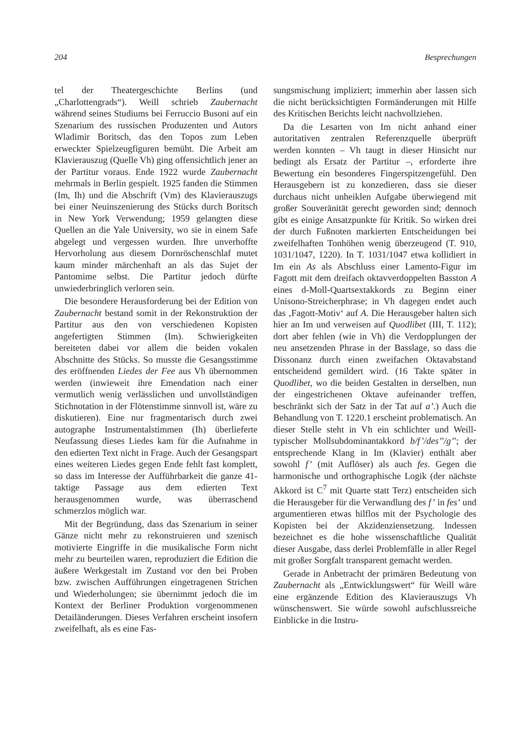204 Besprechungen
tel der Theatergeschichte Berlins (und „Charlottengrads“). Weill schrieb Zaubernacht während seines Studiums bei Ferruccio Busoni auf ein Szenarium des russischen Produzenten und Autors Wladimir Boritsch, das den Topos zum Leben erweckter Spielzeugfiguren bemüht. Die Arbeit am Klavierauszug (Quelle Vh) ging offensichtlich jener an der Partitur voraus. Ende 1922 wurde Zaubernacht mehrmals in Berlin gespielt. 1925 fanden die Stimmen (Im, Ih) und die Abschrift (Vm) des Klavierauszugs bei einer Neuinszenierung des Stücks durch Boritsch in New York Verwendung; 1959 gelangten diese Quellen an die Yale University, wo sie in einem Safe abgelegt und vergessen wurden. Ihre unverhoffte Hervorholung aus diesem Dornröschenschlaf mutet kaum minder märchenhaft an als das Sujet der Pantomime selbst. Die Partitur jedoch dürfte unwiederbringlich verloren sein.
Die besondere Herausforderung bei der Edition von Zaubernacht bestand somit in der Rekonstruktion der Partitur aus den von verschiedenen Kopisten angefertigten Stimmen (Im). Schwierigkeiten bereiteten dabei vor allem die beiden vokalen Abschnitte des Stücks. So musste die Gesangsstimme des eröffnenden Liedes der Fee aus Vh übernommen werden (inwieweit ihre Emendation nach einer vermutlich wenig verlässlichen und unvollständigen Stichnotation in der Flötenstimme sinnvoll ist, wäre zu diskutieren). Eine nur fragmentarisch durch zwei autographe Instrumentalstimmen (Ih) überlieferte Neufassung dieses Liedes kam für die Aufnahme in den edierten Text nicht in Frage. Auch der Gesangspart eines weiteren Liedes gegen Ende fehlt fast komplett, so dass im Interesse der Aufführbarkeit die ganze 41-taktige Passage aus dem edierten Text herausgenommen wurde, was überraschend schmerzlos möglich war.
Mit der Begründung, dass das Szenarium in seiner Gänze nicht mehr zu rekonstruieren und szenisch motivierte Eingriffe in die musikalische Form nicht mehr zu beurteilen waren, reproduziert die Edition die äußere Werkgestalt im Zustand vor den bei Proben bzw. zwischen Aufführungen eingetragenen Strichen und Wiederholungen; sie übernimmt jedoch die im Kontext der Berliner Produktion vorgenommenen Detailänderungen. Dieses Verfahren erscheint insofern zweifelhaft, als es eine Fas-
sungsmischung impliziert; immerhin aber lassen sich die nicht berücksichtigten Formänderungen mit Hilfe des Kritischen Berichts leicht nachvollziehen.
Da die Lesarten von Im nicht anhand einer autoritativen zentralen Referenzquelle überprüft werden konnten – Vh taugt in dieser Hinsicht nur bedingt als Ersatz der Partitur –, erforderte ihre Bewertung ein besonderes Fingerspitzengefühl. Den Herausgebern ist zu konzedieren, dass sie dieser durchaus nicht unheiklen Aufgabe überwiegend mit großer Souveränität gerecht geworden sind; dennoch gibt es einige Ansatzpunkte für Kritik. So wirken drei der durch Fußnoten markierten Entscheidungen bei zweifelhaften Tonhöhen wenig überzeugend (T. 910, 1031/1047, 1220). In T. 1031/1047 etwa kollidiert in Im ein As als Abschluss einer Lamento-Figur im Fagott mit dem dreifach oktavverdoppelten Basston A eines d-Moll-Quartsextakkords zu Beginn einer Unisono-Streicherphrase; in Vh dagegen endet auch das ‚Fagott-Motiv‘ auf A. Die Herausgeber halten sich hier an Im und verweisen auf Quodlibet (III, T. 112); dort aber fehlen (wie in Vh) die Verdopplungen der neu ansetzenden Phrase in der Basslage, so dass die Dissonanz durch einen zweifachen Oktavabstand entscheidend gemildert wird. (16 Takte später in Quodlibet, wo die beiden Gestalten in derselben, nun der eingestrichenen Oktave aufeinander treffen, beschränkt sich der Satz in der Tat auf a’.) Auch die Behandlung von T. 1220.1 erscheint problematisch. An dieser Stelle steht in Vh ein schlichter und Weill-typischer Mollsubdominantakkord b/f’/des’’/g’’; der entsprechende Klang in Im (Klavier) enthält aber sowohl f’ (mit Auflöser) als auch fes. Gegen die harmonische und orthographische Logik (der nächste Akkord ist C<sup>7</sup> mit Quarte statt Terz) entscheiden sich die Herausgeber für die Verwandlung des f’ in fes’ und argumentieren etwas hilflos mit der Psychologie des Kopisten bei der Akzidenziensetzung. Indessen bezeichnet es die hohe wissenschaftliche Qualität dieser Ausgabe, dass derlei Problemfälle in aller Regel mit großer Sorgfalt transparent gemacht werden.
Gerade in Anbetracht der primären Bedeutung von Zaubernacht als „Entwicklungswert“ für Weill wäre eine ergänzende Edition des Klavierauszugs Vh wünschenswert. Sie würde sowohl aufschlussreiche Einblicke in die Instru-